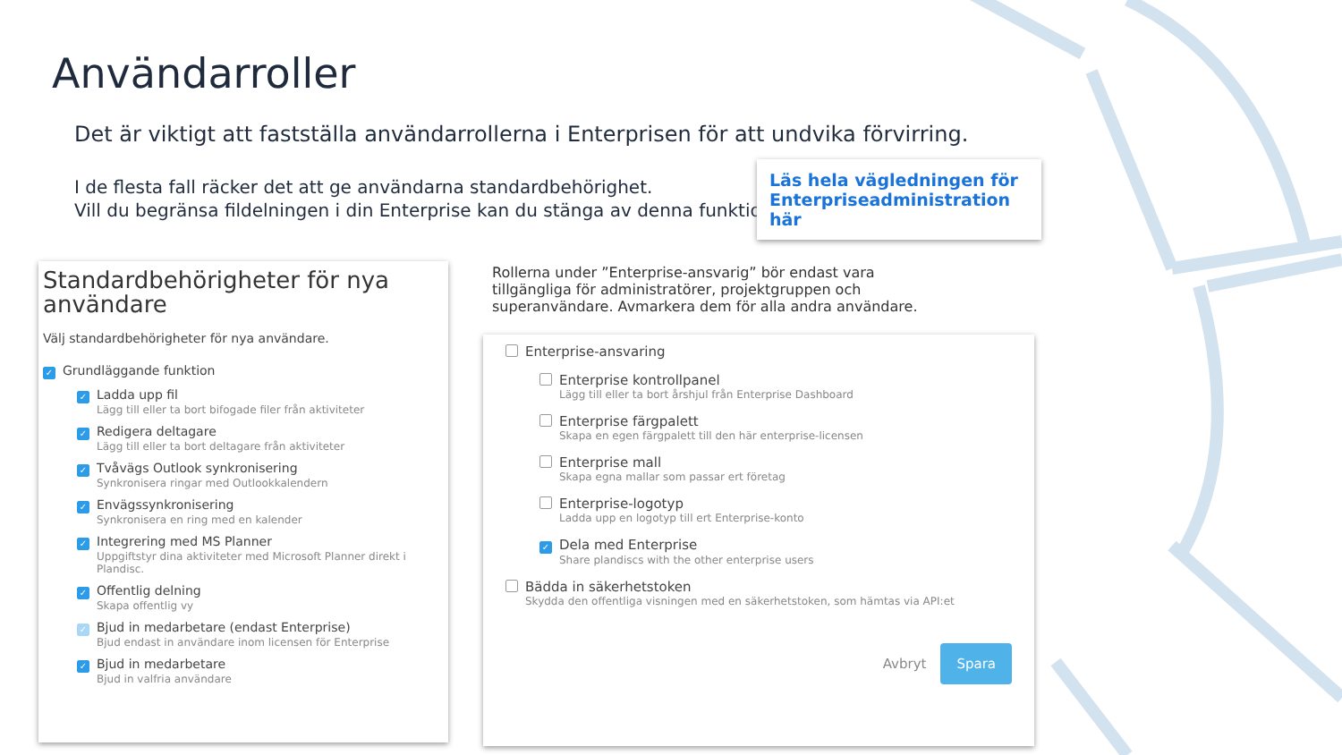Användarroller
Det är viktigt att fastställa användarrollerna i Enterprisen för att undvika förvirring.
I de flesta fall räcker det att ge användarna standardbehörighet.
Vill du begränsa fildelningen i din Enterprise kan du stänga av denna funktion.
Läs hela vägledningen för Enterpriseadministration här
Standardbehörigheter för nya användare
Välj standardbehörigheter för nya användare.
✓ Grundläggande funktion
✓ Ladda upp fil
Lägg till eller ta bort bifogade filer från aktiviteter
✓ Redigera deltagare
Lägg till eller ta bort deltagare från aktiviteter
✓ Tvåvägs Outlook synkronisering
Synkronisera ringar med Outlookkalendern
✓ Envägssynkronisering
Synkronisera en ring med en kalender
✓ Integrering med MS Planner
Uppgiftstyr dina aktiviteter med Microsoft Planner direkt i Plandisc.
✓ Offentlig delning
Skapa offentlig vy
✓ Bjud in medarbetare (endast Enterprise)
Bjud endast in användare inom licensen för Enterprise
✓ Bjud in medarbetare
Bjud in valfria användare
Rollerna under ”Enterprise-ansvarig” bör endast vara tillgängliga för administratörer, projektgruppen och superanvändare. Avmarkera dem för alla andra användare.
Enterprise-ansvaring
Enterprise kontrollpanel
Lägg till eller ta bort årshjul från Enterprise Dashboard
Enterprise färgpalett
Skapa en egen färgpalett till den här enterprise-licensen
Enterprise mall
Skapa egna mallar som passar ert företag
Enterprise-logotyp
Ladda upp en logotyp till ert Enterprise-konto
✓ Dela med Enterprise
Share plandiscs with the other enterprise users
Bädda in säkerhetstoken
Skydda den offentliga visningen med en säkerhetstoken, som hämtas via API:et
Avbryt Spara